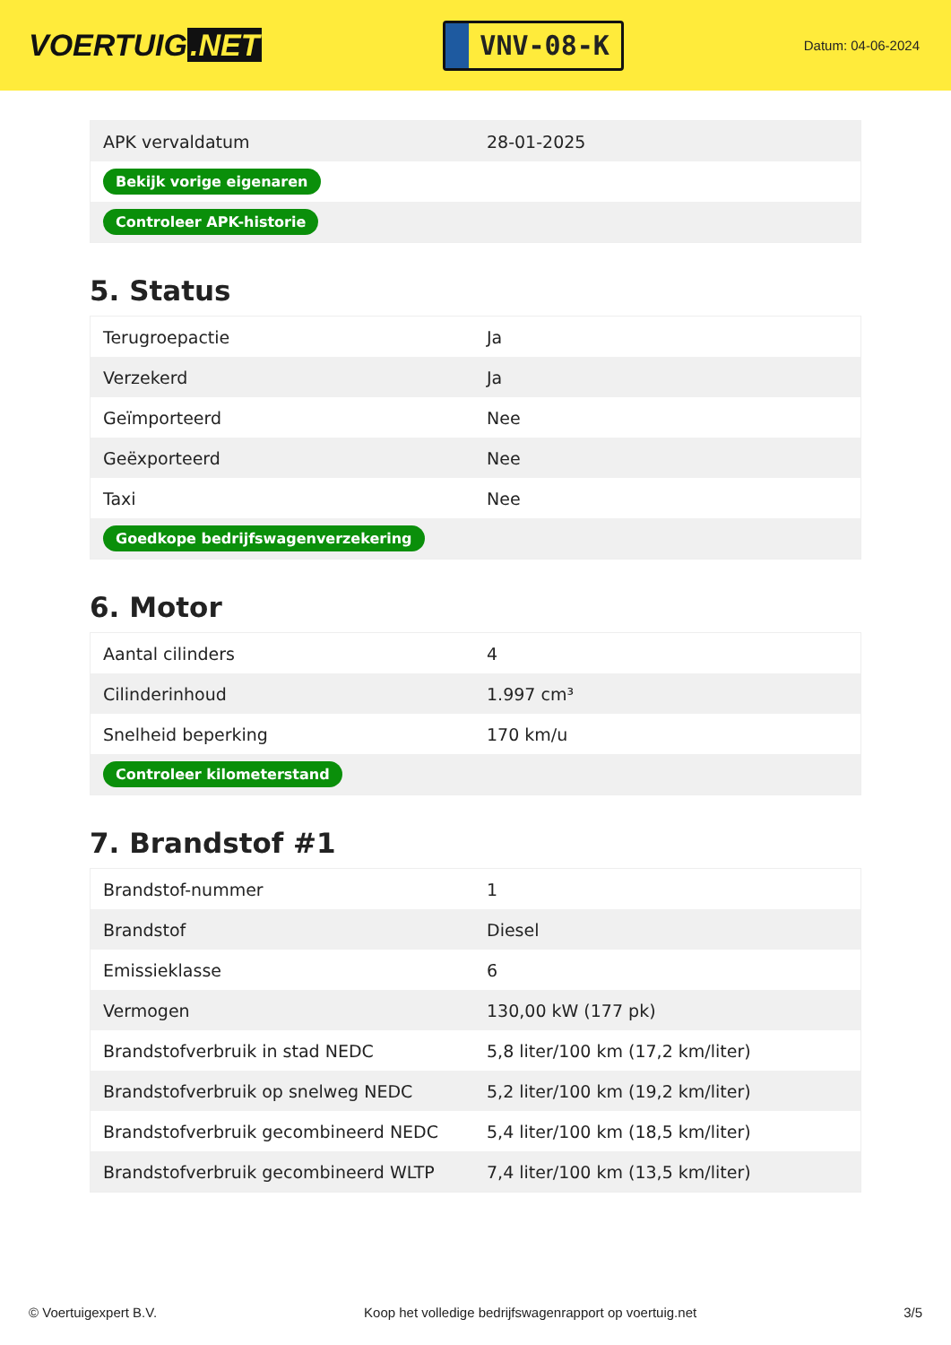VOERTUIG.NET
VNV-08-K
Datum: 04-06-2024
| APK vervaldatum | 28-01-2025 |
| Bekijk vorige eigenaren | |
| Controleer APK-historie | |
5. Status
| Terugroepactie | Ja |
| Verzekerd | Ja |
| Geïmporteerd | Nee |
| Geëxporteerd | Nee |
| Taxi | Nee |
| Goedkope bedrijfswagenverzekering | |
6. Motor
| Aantal cilinders | 4 |
| Cilinderinhoud | 1.997 cm³ |
| Snelheid beperking | 170 km/u |
| Controleer kilometerstand | |
7. Brandstof #1
| Brandstof-nummer | 1 |
| Brandstof | Diesel |
| Emissieklasse | 6 |
| Vermogen | 130,00 kW (177 pk) |
| Brandstofverbruik in stad NEDC | 5,8 liter/100 km (17,2 km/liter) |
| Brandstofverbruik op snelweg NEDC | 5,2 liter/100 km (19,2 km/liter) |
| Brandstofverbruik gecombineerd NEDC | 5,4 liter/100 km (18,5 km/liter) |
| Brandstofverbruik gecombineerd WLTP | 7,4 liter/100 km (13,5 km/liter) |
© Voertuigexpert B.V. Koop het volledige bedrijfswagenrapport op voertuig.net 3/5